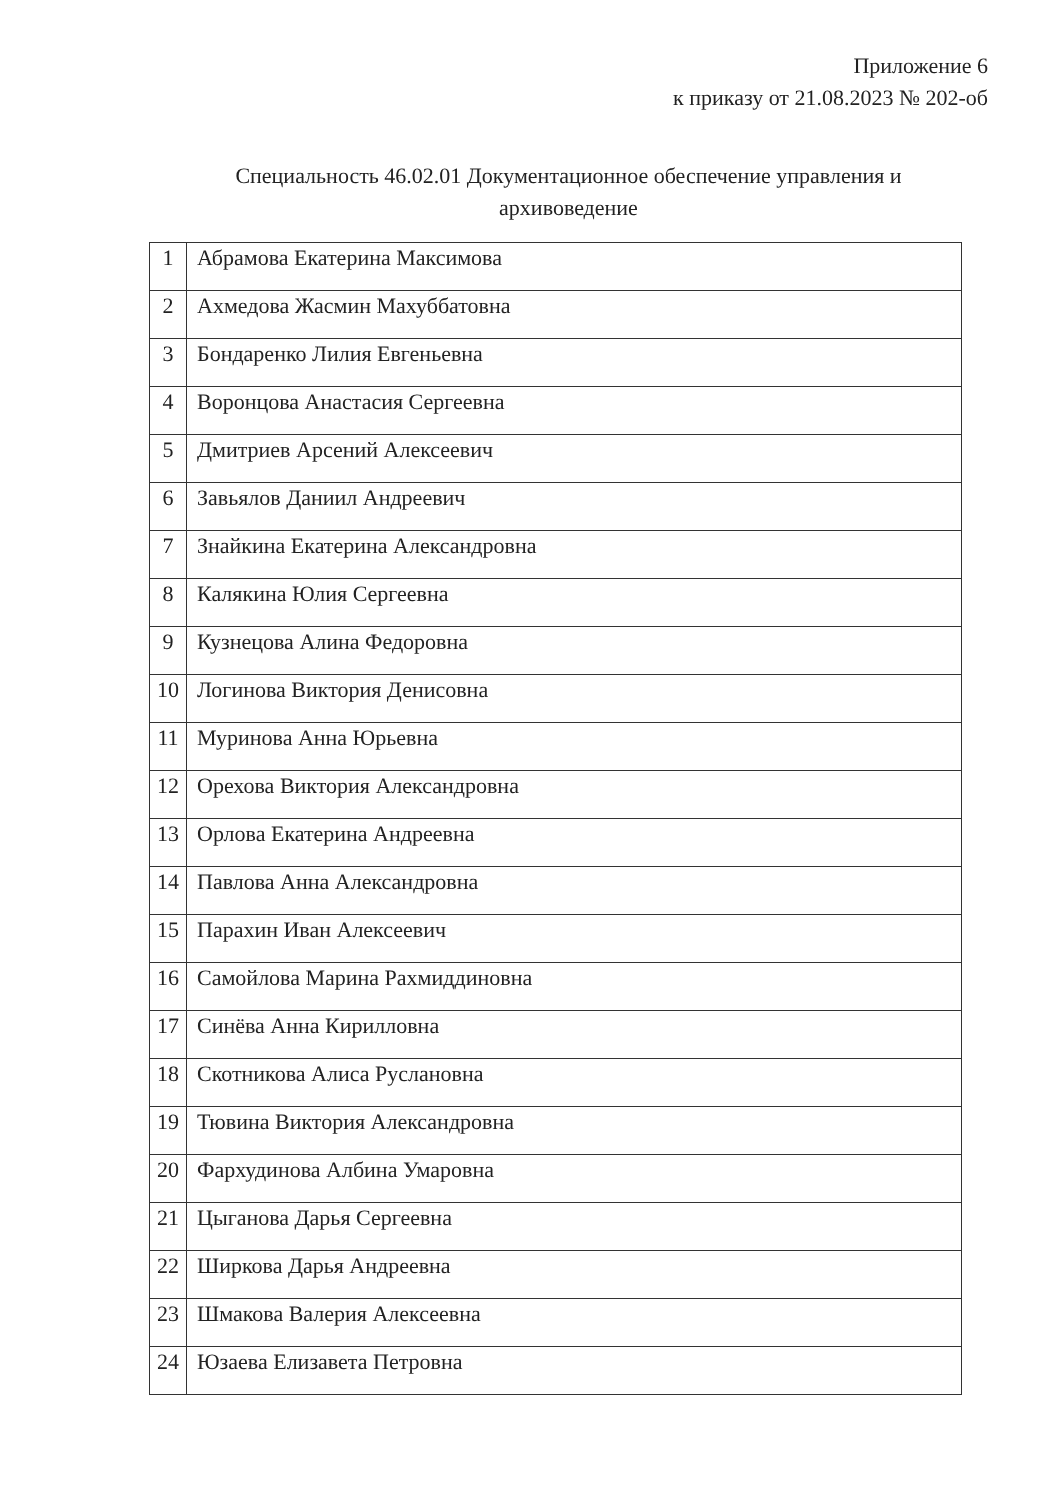Приложение 6
к приказу от 21.08.2023 № 202-об
Специальность 46.02.01 Документационное обеспечение управления и
архивоведение
| 1 | Абрамова Екатерина Максимова |
| 2 | Ахмедова Жасмин Махуббатовна |
| 3 | Бондаренко Лилия Евгеньевна |
| 4 | Воронцова Анастасия Сергеевна |
| 5 | Дмитриев Арсений Алексеевич |
| 6 | Завьялов Даниил Андреевич |
| 7 | Знайкина Екатерина Александровна |
| 8 | Калякина Юлия Сергеевна |
| 9 | Кузнецова Алина Федоровна |
| 10 | Логинова Виктория Денисовна |
| 11 | Муринова Анна Юрьевна |
| 12 | Орехова Виктория Александровна |
| 13 | Орлова Екатерина Андреевна |
| 14 | Павлова Анна Александровна |
| 15 | Парахин Иван Алексеевич |
| 16 | Самойлова Марина Рахмиддиновна |
| 17 | Синёва Анна Кирилловна |
| 18 | Скотникова Алиса Руслановна |
| 19 | Тювина Виктория Александровна |
| 20 | Фархудинова Албина Умаровна |
| 21 | Цыганова Дарья Сергеевна |
| 22 | Ширкова Дарья Андреевна |
| 23 | Шмакова Валерия Алексеевна |
| 24 | Юзаева Елизавета Петровна |